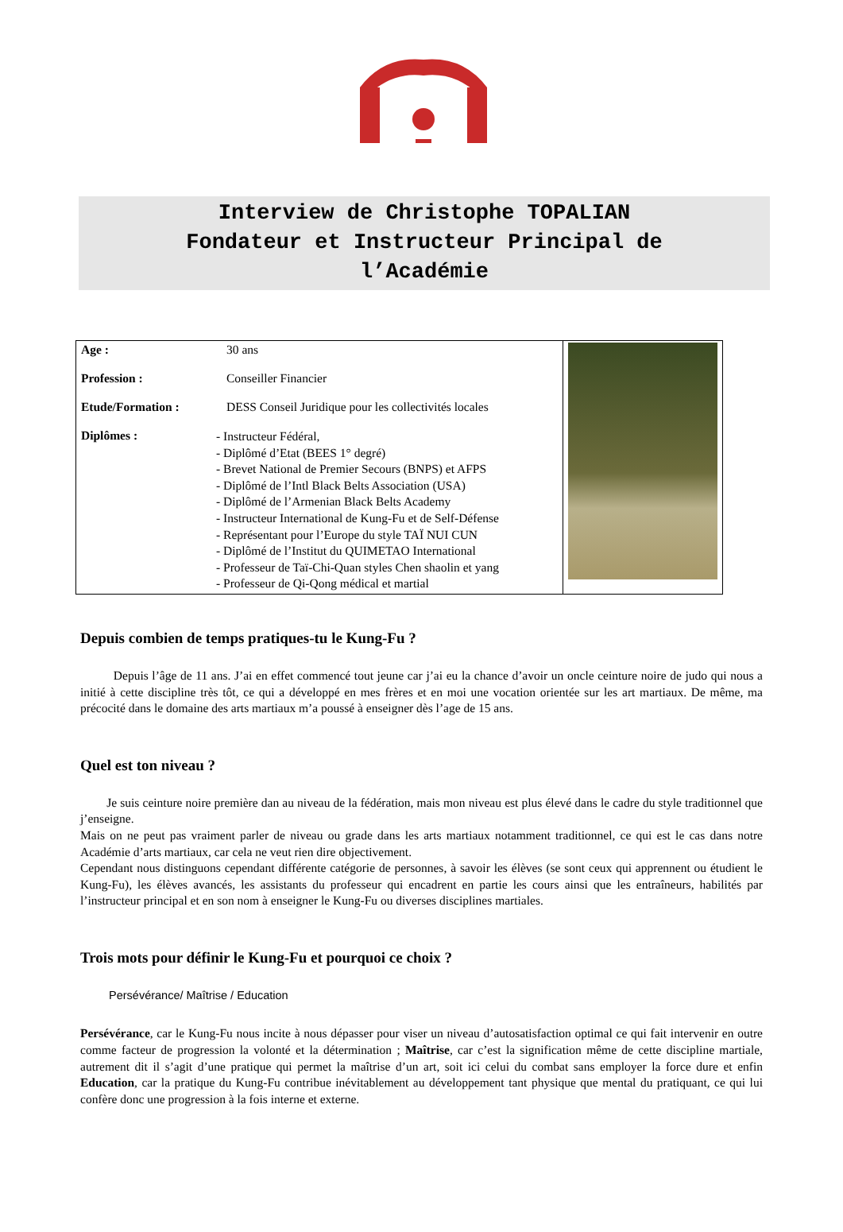Interview de Christophe TOPALIAN
Fondateur et Instructeur Principal de
l’Académie
| Age : 30 ans Profession : Conseiller Financier Etude/Formation : DESS Conseil Juridique pour les collectivités locales Diplômes : - Instructeur Fédéral, - Diplômé d’Etat (BEES 1° degré) - Brevet National de Premier Secours (BNPS) et AFPS - Diplômé de l’Intl Black Belts Association (USA) - Diplômé de l’Armenian Black Belts Academy - Instructeur International de Kung-Fu et de Self-Défense - Représentant pour l’Europe du style TAÏ NUI CUN - Diplômé de l’Institut du QUIMETAO International - Professeur de Taï-Chi-Quan styles Chen shaolin et yang - Professeur de Qi-Qong médical et martial | |
Depuis combien de temps pratiques-tu le Kung-Fu ?
Depuis l’âge de 11 ans. J’ai en effet commencé tout jeune car j’ai eu la chance d’avoir un oncle ceinture noire de judo qui nous a initié à cette discipline très tôt, ce qui a développé en mes frères et en moi une vocation orientée sur les art martiaux. De même, ma précocité dans le domaine des arts martiaux m’a poussé à enseigner dès l’age de 15 ans.
Quel est ton niveau ?
Je suis ceinture noire première dan au niveau de la fédération, mais mon niveau est plus élevé dans le cadre du style traditionnel que j’enseigne.
Mais on ne peut pas vraiment parler de niveau ou grade dans les arts martiaux notamment traditionnel, ce qui est le cas dans notre Académie d’arts martiaux, car cela ne veut rien dire objectivement.
Cependant nous distinguons cependant différente catégorie de personnes, à savoir les élèves (se sont ceux qui apprennent ou étudient le Kung-Fu), les élèves avancés, les assistants du professeur qui encadrent en partie les cours ainsi que les entraîneurs, habilités par l’instructeur principal et en son nom à enseigner le Kung-Fu ou diverses disciplines martiales.
Trois mots pour définir le Kung-Fu et pourquoi ce choix ?
Persévérance/ Maîtrise / Education
Persévérance, car le Kung-Fu nous incite à nous dépasser pour viser un niveau d’autosatisfaction optimal ce qui fait intervenir en outre comme facteur de progression la volonté et la détermination ; Maîtrise, car c’est la signification même de cette discipline martiale, autrement dit il s’agit d’une pratique qui permet la maîtrise d’un art, soit ici celui du combat sans employer la force dure et enfin Education, car la pratique du Kung-Fu contribue inévitablement au développement tant physique que mental du pratiquant, ce qui lui confère donc une progression à la fois interne et externe.